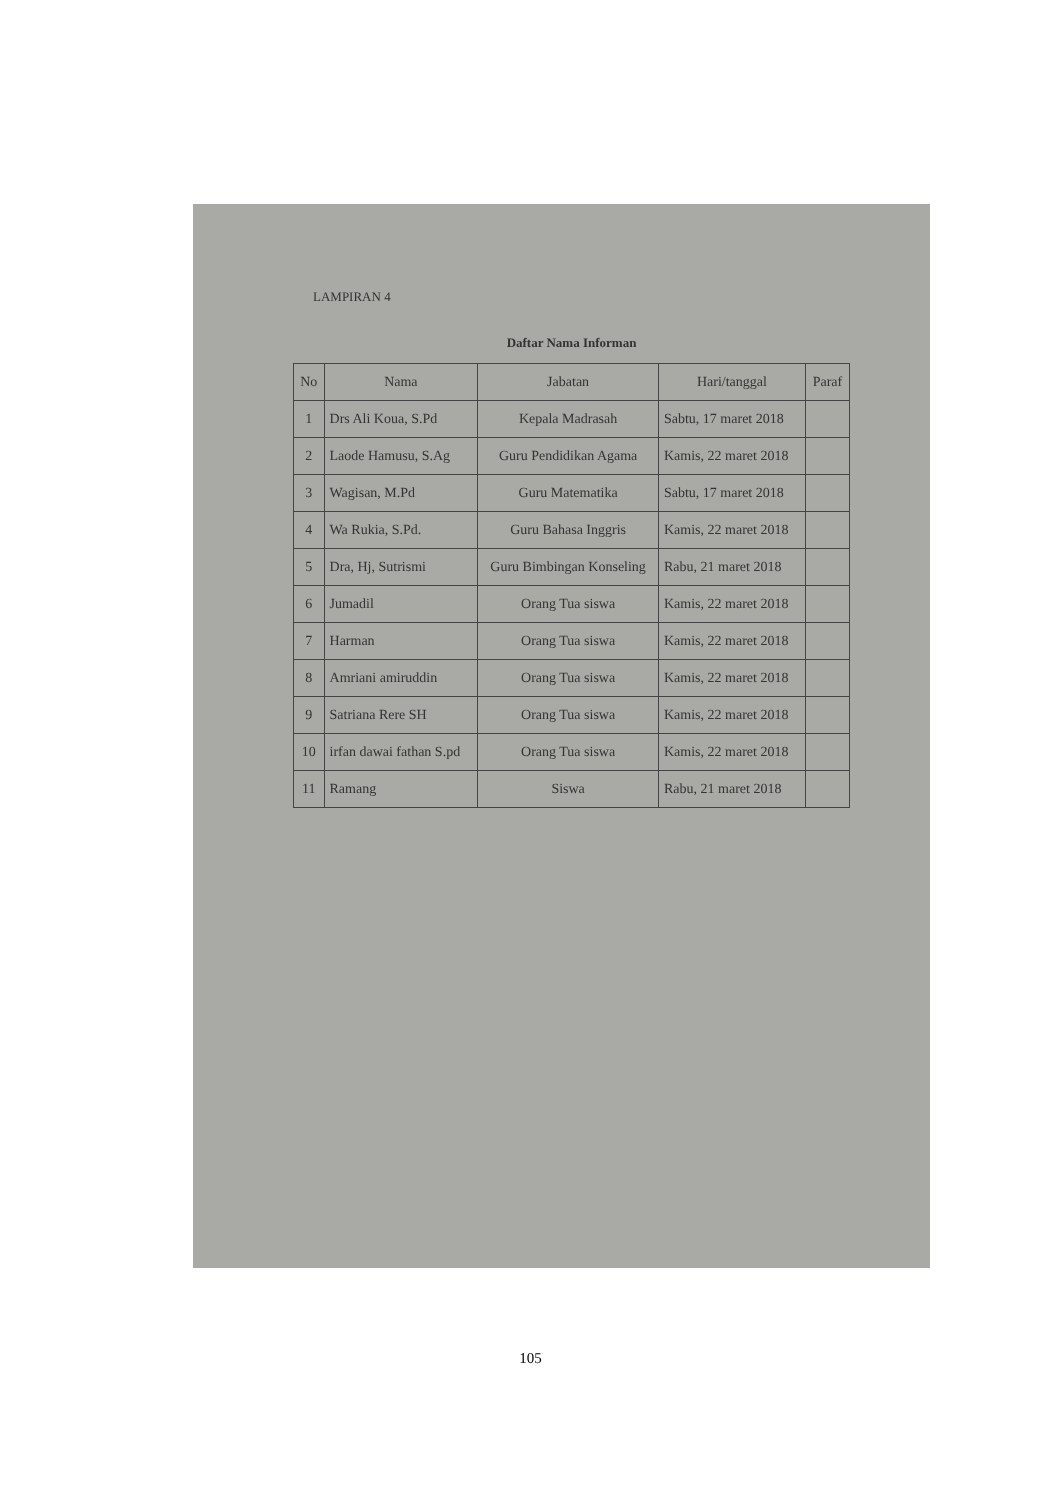LAMPIRAN 4
Daftar Nama Informan
| No | Nama | Jabatan | Hari/tanggal | Paraf |
| --- | --- | --- | --- | --- |
| 1 | Drs Ali Koua, S.Pd | Kepala Madrasah | Sabtu, 17 maret 2018 | |
| 2 | Laode Hamusu, S.Ag | Guru Pendidikan Agama | Kamis, 22 maret 2018 | |
| 3 | Wagisan, M.Pd | Guru Matematika | Sabtu, 17 maret 2018 | |
| 4 | Wa Rukia, S.Pd. | Guru Bahasa Inggris | Kamis, 22 maret 2018 | |
| 5 | Dra, Hj, Sutrismi | Guru Bimbingan Konseling | Rabu, 21 maret 2018 | |
| 6 | Jumadil | Orang Tua siswa | Kamis, 22 maret 2018 | |
| 7 | Harman | Orang Tua siswa | Kamis, 22 maret 2018 | |
| 8 | Amriani amiruddin | Orang Tua siswa | Kamis, 22 maret 2018 | |
| 9 | Satriana Rere SH | Orang Tua siswa | Kamis, 22 maret 2018 | |
| 10 | irfan dawai fathan S.pd | Orang Tua siswa | Kamis, 22 maret 2018 | |
| 11 | Ramang | Siswa | Rabu, 21 maret 2018 | |
105